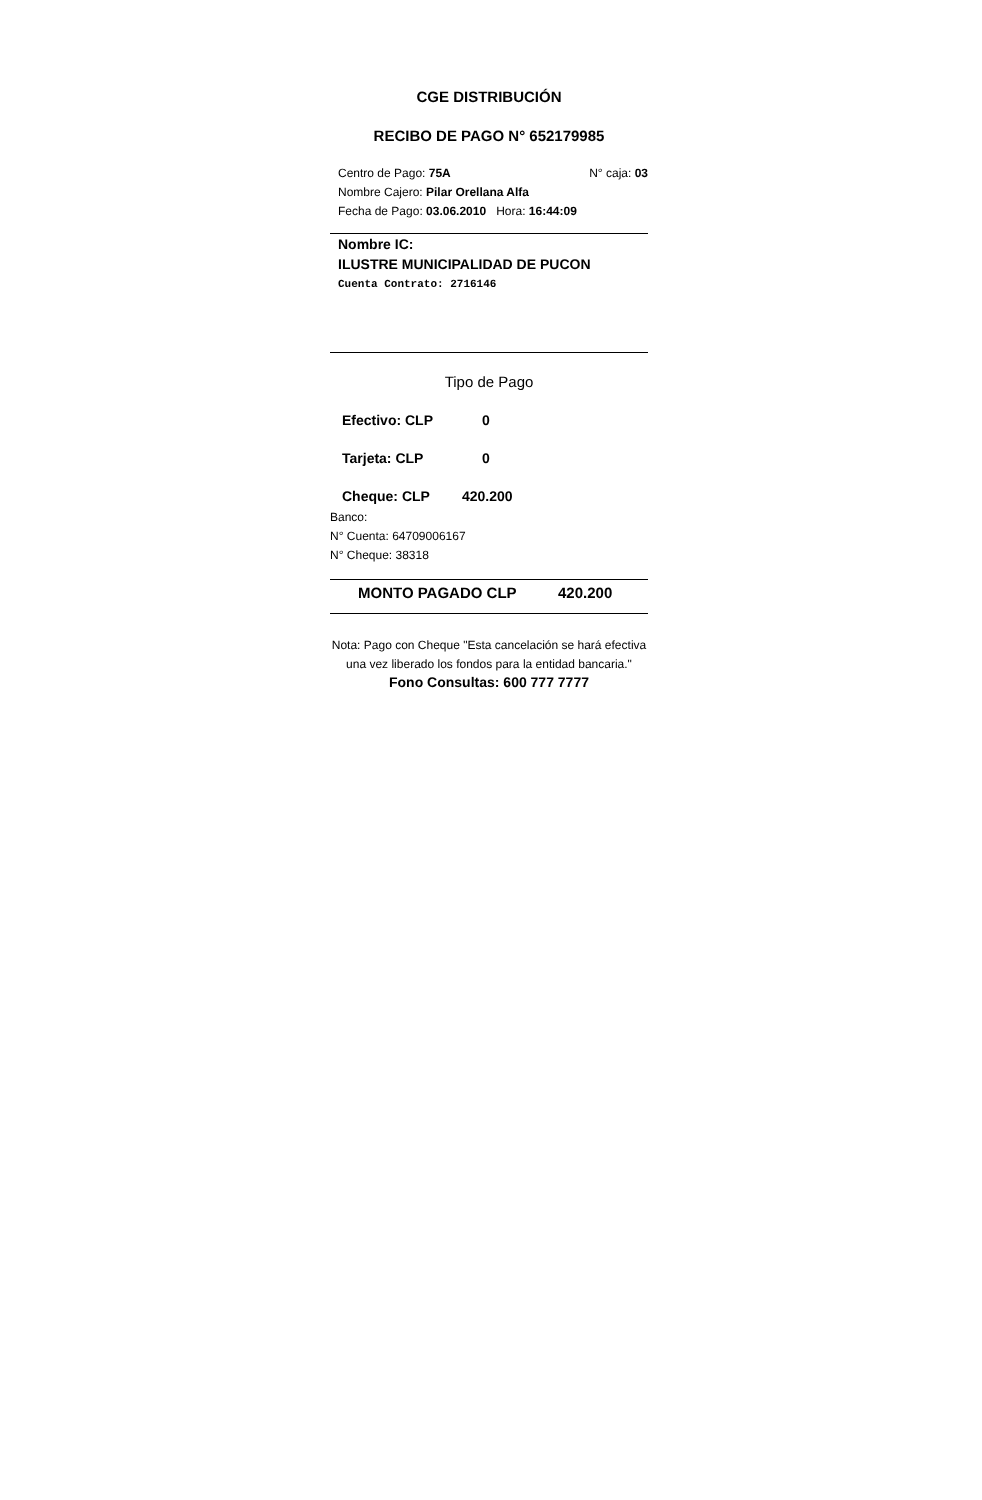CGE DISTRIBUCIÓN
RECIBO DE PAGO N° 652179985
Centro de Pago: 75A N° caja: 03
Nombre Cajero: Pilar Orellana Alfa
Fecha de Pago: 03.06.2010 Hora: 16:44:09
Nombre IC:
ILUSTRE MUNICIPALIDAD DE PUCON
Cuenta Contrato: 2716146
Tipo de Pago
Efectivo: CLP 0
Tarjeta: CLP 0
Cheque: CLP 420.200
Banco:
N° Cuenta: 64709006167
N° Cheque: 38318
MONTO PAGADO CLP 420.200
Nota: Pago con Cheque "Esta cancelación se hará efectiva una vez liberado los fondos para la entidad bancaria."
Fono Consultas: 600 777 7777